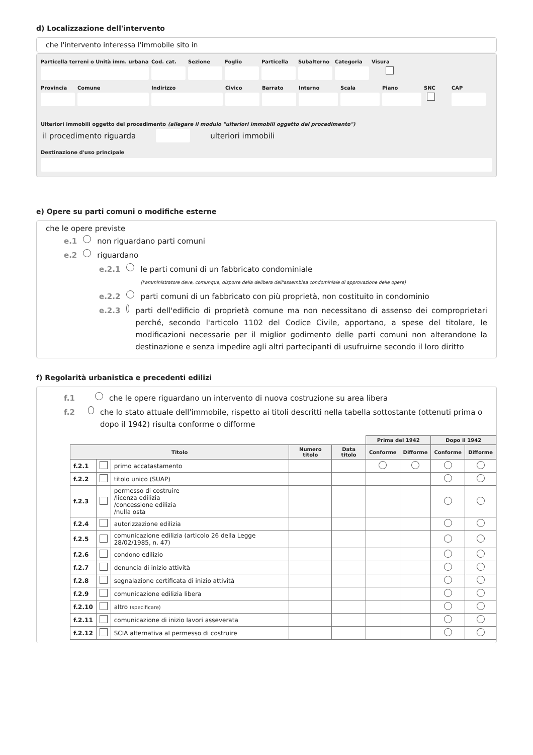d) Localizzazione dell'intervento
che l'intervento interessa l'immobile sito in
Particella terreni o Unità imm. urbana
Cod. cat.
Sezione Foglio Particella
Subalterno
Categoria
Visura
Provincia
Comune Indirizzo Civico Barrato Interno Scala Piano SNC CAP
Ulteriori immobili oggetto del procedimento (allegare il modulo "ulteriori immobili oggetto del procedimento")
il procedimento riguarda ulteriori immobili
Destinazione d'uso principale
e) Opere su parti comuni o modifiche esterne
che le opere previste
e.1 non riguardano parti comuni
e.2 riguardano
e.2.1 le parti comuni di un fabbricato condominiale
(l'amministratore deve, comunque, disporre della delibera dell'assemblea condominiale di approvazione delle opere)
e.2.2 parti comuni di un fabbricato con più proprietà, non costituito in condominio
e.2.3 parti dell'edificio di proprietà comune ma non necessitano di assenso dei comproprietari perché, secondo l'articolo 1102 del Codice Civile, apportano, a spese del titolare, le modificazioni necessarie per il miglior godimento delle parti comuni non alterandone la destinazione e senza impedire agli altri partecipanti di usufruirne secondo il loro diritto
f) Regolarità urbanistica e precedenti edilizi
f.1 che le opere riguardano un intervento di nuova costruzione su area libera
f.2 che lo stato attuale dell'immobile, rispetto ai titoli descritti nella tabella sottostante (ottenuti prima o dopo il 1942) risulta conforme o difforme
| | | | | | Prima del 1942 | | Dopo il 1942 | |
| Titolo | | | Numero titolo | Data titolo | Conforme | Difforme | Conforme | Difforme |
| f.2.1 | | primo accatastamento | | | | | | |
| f.2.2 | | titolo unico (SUAP) | | | | | | |
| f.2.3 | | permesso di costruire /licenza edilizia /concessione edilizia /nulla osta | | | | | | |
| f.2.4 | | autorizzazione edilizia | | | | | | |
| f.2.5 | | comunicazione edilizia (articolo 26 della Legge 28/02/1985, n. 47) | | | | | | |
| f.2.6 | | condono edilizio | | | | | | |
| f.2.7 | | denuncia di inizio attività | | | | | | |
| f.2.8 | | segnalazione certificata di inizio attività | | | | | | |
| f.2.9 | | comunicazione edilizia libera | | | | | | |
| f.2.10 | | altro (specificare) | | | | | | |
| f.2.11 | | comunicazione di inizio lavori asseverata | | | | | | |
| f.2.12 | | SCIA alternativa al permesso di costruire | | | | | | |